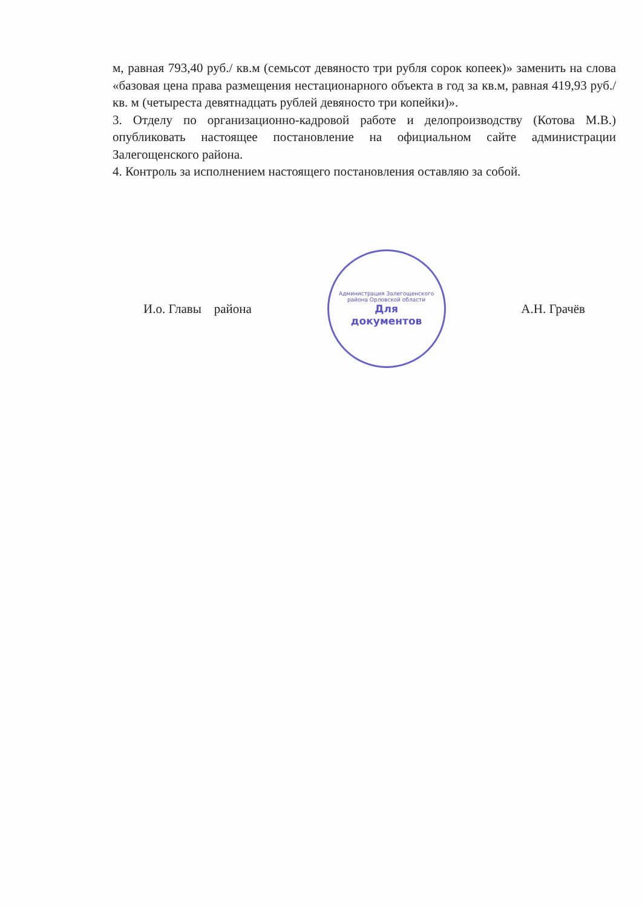м, равная 793,40 руб./ кв.м (семьсот девяносто три рубля сорок копеек)» заменить на слова «базовая цена права размещения нестационарного объекта в год за кв.м, равная 419,93 руб./ кв. м (четыреста девятнадцать рублей девяносто три копейки)».
3. Отделу по организационно-кадровой работе и делопроизводству (Котова М.В.) опубликовать настоящее постановление на официальном сайте администрации Залегощенского района.
4. Контроль за исполнением настоящего постановления оставляю за собой.
И.о. Главы района
Администрация Залегощенского района Орловской области
Для
документов
А.Н. Грачёв